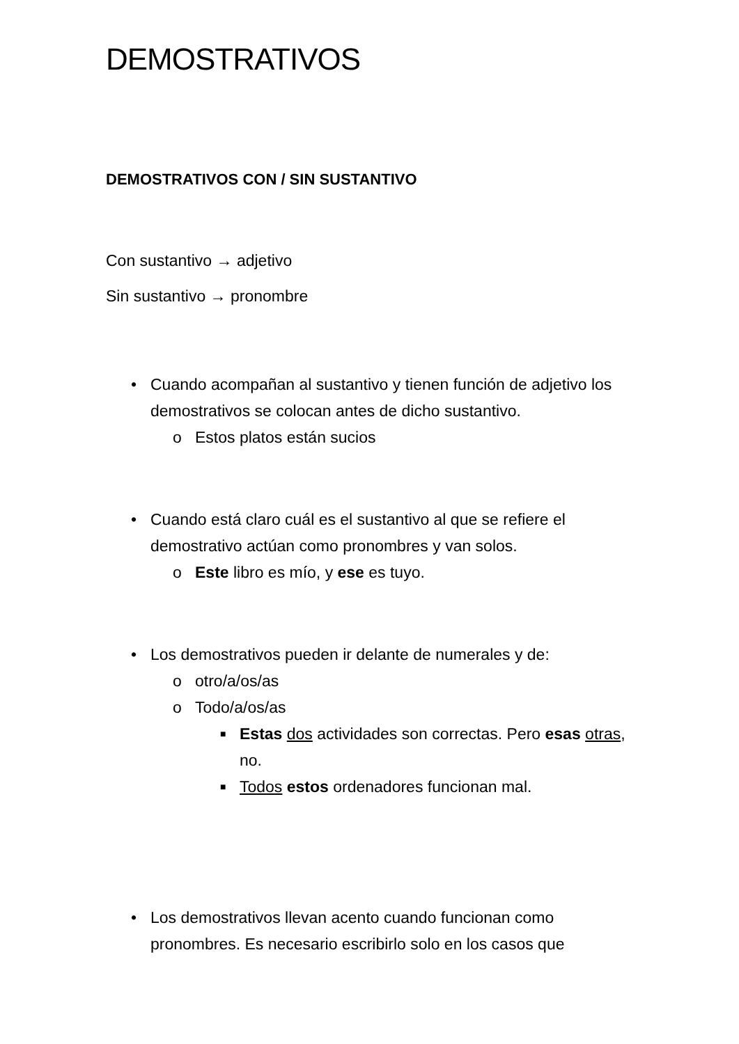DEMOSTRATIVOS
DEMOSTRATIVOS CON / SIN SUSTANTIVO
Con sustantivo → adjetivo
Sin sustantivo → pronombre
• Cuando acompañan al sustantivo y tienen función de adjetivo los demostrativos se colocan antes de dicho sustantivo.
o Estos platos están sucios
• Cuando está claro cuál es el sustantivo al que se refiere el demostrativo actúan como pronombres y van solos.
o Este libro es mío, y ese es tuyo.
• Los demostrativos pueden ir delante de numerales y de:
o otro/a/os/as
o Todo/a/os/as
■ Estas dos actividades son correctas. Pero esas otras, no.
■ Todos estos ordenadores funcionan mal.
• Los demostrativos llevan acento cuando funcionan como pronombres. Es necesario escribirlo solo en los casos que